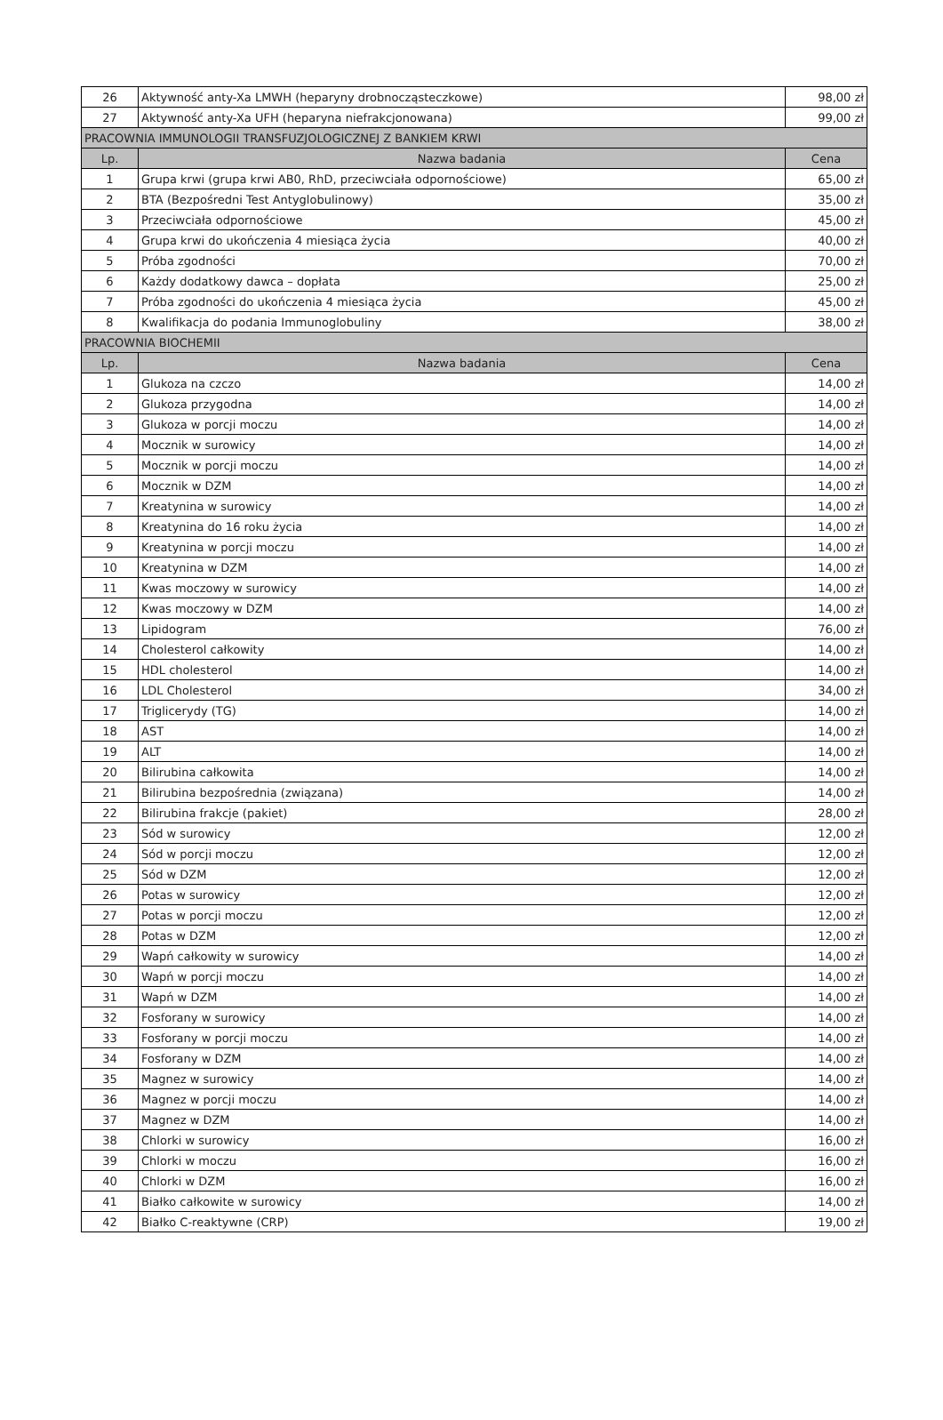| 26 | Aktywność anty-Xa LMWH (heparyny drobnocząsteczkowe) | 98,00 zł |
| 27 | Aktywność anty-Xa UFH (heparyna niefrakcjonowana) | 99,00 zł |
| PRACOWNIA IMMUNOLOGII TRANSFUZJOLOGICZNEJ Z BANKIEM KRWI | | |
| Lp. | Nazwa badania | Cena |
| 1 | Grupa krwi (grupa krwi AB0, RhD, przeciwciała odpornościowe) | 65,00 zł |
| 2 | BTA (Bezpośredni Test Antyglobulinowy) | 35,00 zł |
| 3 | Przeciwciała odpornościowe | 45,00 zł |
| 4 | Grupa krwi do ukończenia 4 miesiąca życia | 40,00 zł |
| 5 | Próba zgodności | 70,00 zł |
| 6 | Każdy dodatkowy dawca – dopłata | 25,00 zł |
| 7 | Próba zgodności do ukończenia 4 miesiąca życia | 45,00 zł |
| 8 | Kwalifikacja do podania Immunoglobuliny | 38,00 zł |
| PRACOWNIA BIOCHEMII | | |
| Lp. | Nazwa badania | Cena |
| 1 | Glukoza na czczo | 14,00 zł |
| 2 | Glukoza przygodna | 14,00 zł |
| 3 | Glukoza w porcji moczu | 14,00 zł |
| 4 | Mocznik w surowicy | 14,00 zł |
| 5 | Mocznik w porcji moczu | 14,00 zł |
| 6 | Mocznik w DZM | 14,00 zł |
| 7 | Kreatynina w surowicy | 14,00 zł |
| 8 | Kreatynina do 16 roku życia | 14,00 zł |
| 9 | Kreatynina w porcji moczu | 14,00 zł |
| 10 | Kreatynina w DZM | 14,00 zł |
| 11 | Kwas moczowy w surowicy | 14,00 zł |
| 12 | Kwas moczowy w DZM | 14,00 zł |
| 13 | Lipidogram | 76,00 zł |
| 14 | Cholesterol całkowity | 14,00 zł |
| 15 | HDL cholesterol | 14,00 zł |
| 16 | LDL Cholesterol | 34,00 zł |
| 17 | Triglicerydy (TG) | 14,00 zł |
| 18 | AST | 14,00 zł |
| 19 | ALT | 14,00 zł |
| 20 | Bilirubina całkowita | 14,00 zł |
| 21 | Bilirubina bezpośrednia (związana) | 14,00 zł |
| 22 | Bilirubina frakcje (pakiet) | 28,00 zł |
| 23 | Sód w surowicy | 12,00 zł |
| 24 | Sód w porcji moczu | 12,00 zł |
| 25 | Sód w DZM | 12,00 zł |
| 26 | Potas w surowicy | 12,00 zł |
| 27 | Potas w porcji moczu | 12,00 zł |
| 28 | Potas w DZM | 12,00 zł |
| 29 | Wapń całkowity w surowicy | 14,00 zł |
| 30 | Wapń w porcji moczu | 14,00 zł |
| 31 | Wapń w DZM | 14,00 zł |
| 32 | Fosforany w surowicy | 14,00 zł |
| 33 | Fosforany w porcji moczu | 14,00 zł |
| 34 | Fosforany w DZM | 14,00 zł |
| 35 | Magnez w surowicy | 14,00 zł |
| 36 | Magnez w porcji moczu | 14,00 zł |
| 37 | Magnez w DZM | 14,00 zł |
| 38 | Chlorki w surowicy | 16,00 zł |
| 39 | Chlorki w moczu | 16,00 zł |
| 40 | Chlorki w DZM | 16,00 zł |
| 41 | Białko całkowite w surowicy | 14,00 zł |
| 42 | Białko C-reaktywne (CRP) | 19,00 zł |